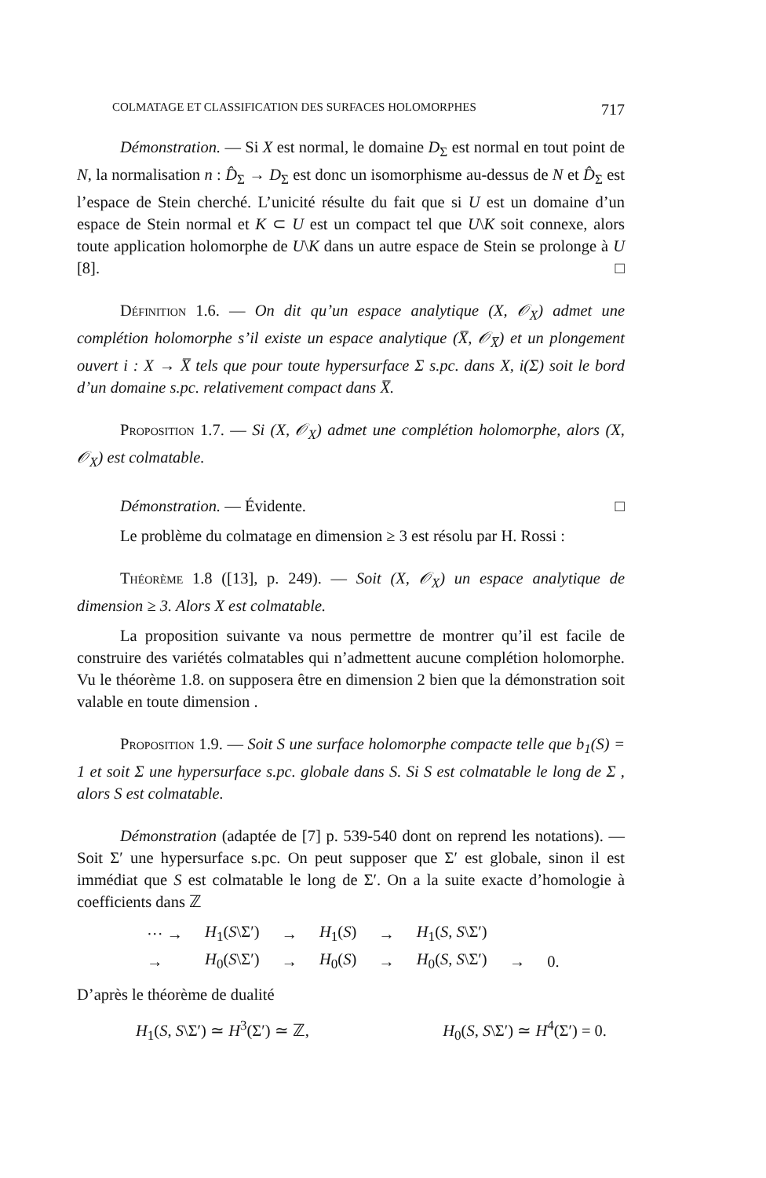COLMATAGE ET CLASSIFICATION DES SURFACES HOLOMORPHES 717
Démonstration. — Si X est normal, le domaine D<sub>Σ</sub> est normal en tout point de N, la normalisation n : D̂<sub>Σ</sub> → D<sub>Σ</sub> est donc un isomorphisme au-dessus de N et D̂<sub>Σ</sub> est l’espace de Stein cherché. L’unicité résulte du fait que si U est un domaine d’un espace de Stein normal et K ⊂ U est un compact tel que U\K soit connexe, alors toute application holomorphe de U\K dans un autre espace de Stein se prolonge à U [8]. □
Définition 1.6. — On dit qu’un espace analytique (X, 𝒪<sub>X</sub>) admet une complétion holomorphe s’il existe un espace analytique (X̅, 𝒪<sub>X̅</sub>) et un plongement ouvert i : X → X̅ tels que pour toute hypersurface Σ s.pc. dans X, i(Σ) soit le bord d’un domaine s.pc. relativement compact dans X̅.
Proposition 1.7. — Si (X, 𝒪<sub>X</sub>) admet une complétion holomorphe, alors (X, 𝒪<sub>X</sub>) est colmatable.
Démonstration. — Évidente. □
Le problème du colmatage en dimension ≥ 3 est résolu par H. Rossi :
Théorème 1.8 ([13], p. 249). — Soit (X, 𝒪<sub>X</sub>) un espace analytique de dimension ≥ 3. Alors X est colmatable.
La proposition suivante va nous permettre de montrer qu’il est facile de construire des variétés colmatables qui n’admettent aucune complétion holomorphe. Vu le théorème 1.8. on supposera être en dimension 2 bien que la démonstration soit valable en toute dimension .
Proposition 1.9. — Soit S une surface holomorphe compacte telle que b<sub>1</sub>(S) = 1 et soit Σ une hypersurface s.pc. globale dans S. Si S est colmatable le long de Σ , alors S est colmatable.
Démonstration (adaptée de [7] p. 539-540 dont on reprend les notations). — Soit Σ′ une hypersurface s.pc. On peut supposer que Σ′ est globale, sinon il est immédiat que S est colmatable le long de Σ′. On a la suite exacte d’homologie à coefficients dans ℤ
| ··· → | H<sub>1</sub>( S \Σ′) | → | H<sub>1</sub>( S ) | → | H<sub>1</sub>( S , S \Σ′) | | |
| → | H<sub>0</sub>( S \Σ′) | → | H<sub>0</sub>( S ) | → | H<sub>0</sub>( S , S \Σ′) | → | 0. |
D’après le théorème de dualité
H<sub>1</sub>(S, S\Σ′) ≃ H<sup>3</sup>(Σ′) ≃ ℤ, H<sub>0</sub>(S, S\Σ′) ≃ H<sup>4</sup>(Σ′) = 0.